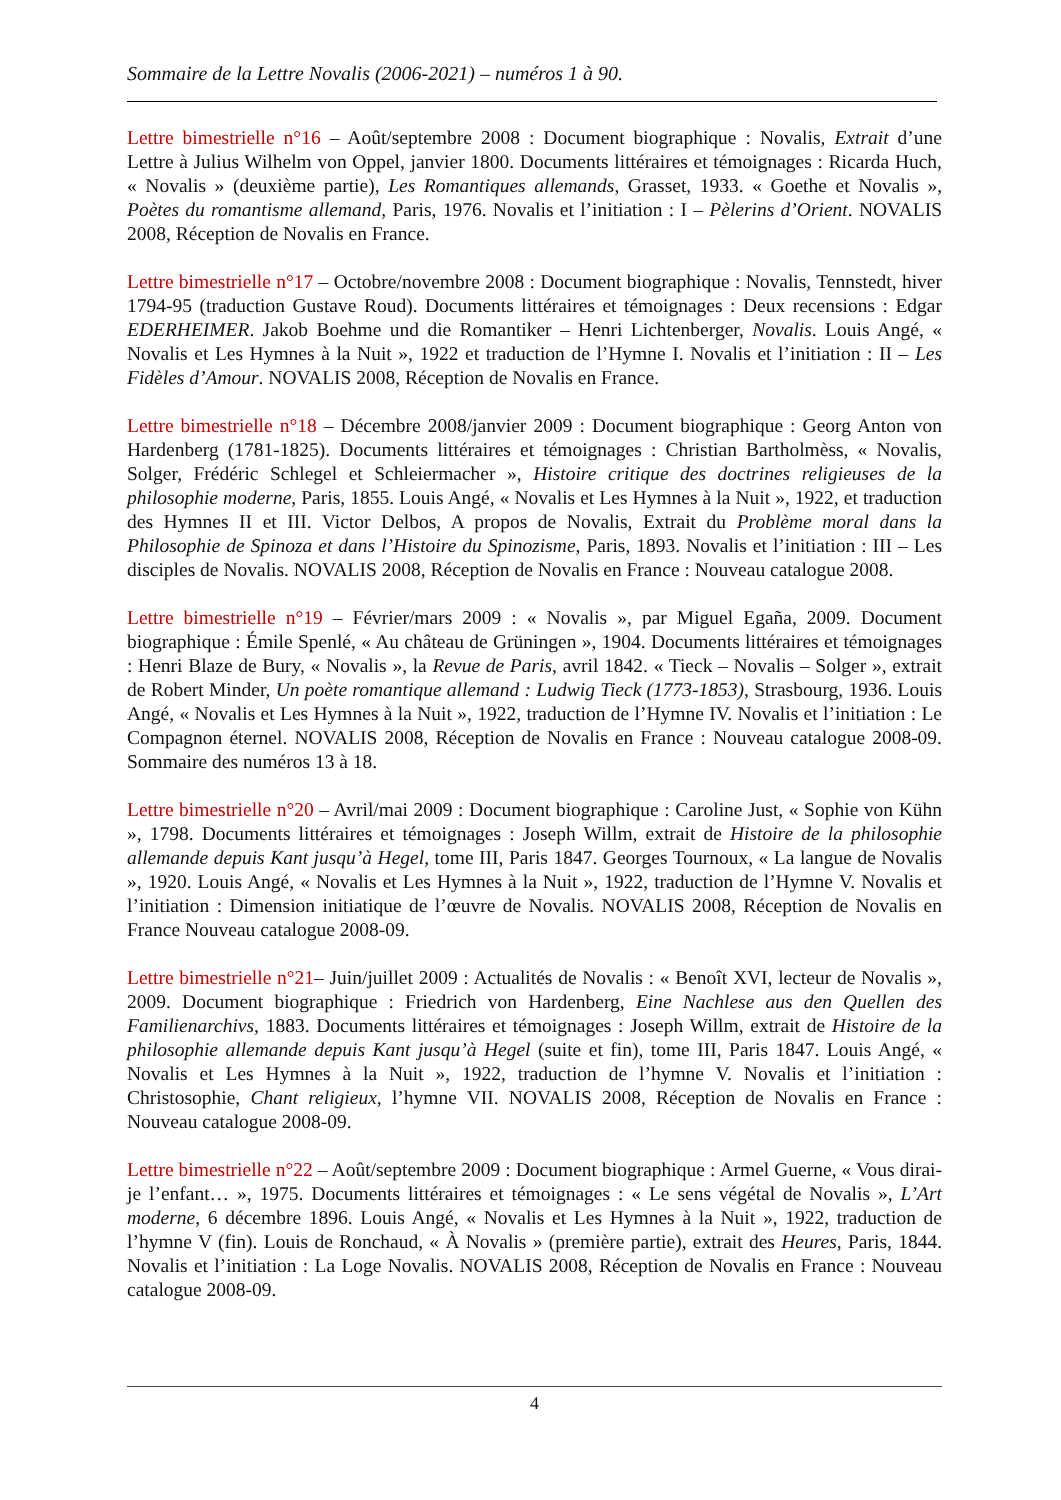Sommaire de la Lettre Novalis (2006-2021) – numéros 1 à 90.
Lettre bimestrielle n°16 – Août/septembre 2008 : Document biographique : Novalis, Extrait d’une Lettre à Julius Wilhelm von Oppel, janvier 1800. Documents littéraires et témoignages : Ricarda Huch, « Novalis » (deuxième partie), Les Romantiques allemands, Grasset, 1933. « Goethe et Novalis », Poètes du romantisme allemand, Paris, 1976. Novalis et l’initiation : I – Pèlerins d’Orient. NOVALIS 2008, Réception de Novalis en France.
Lettre bimestrielle n°17 – Octobre/novembre 2008 : Document biographique : Novalis, Tennstedt, hiver 1794-95 (traduction Gustave Roud). Documents littéraires et témoignages : Deux recensions : Edgar EDERHEIMER. Jakob Boehme und die Romantiker – Henri Lichtenberger, Novalis. Louis Angé, « Novalis et Les Hymnes à la Nuit », 1922 et traduction de l’Hymne I. Novalis et l’initiation : II – Les Fidèles d’Amour. NOVALIS 2008, Réception de Novalis en France.
Lettre bimestrielle n°18 – Décembre 2008/janvier 2009 : Document biographique : Georg Anton von Hardenberg (1781-1825). Documents littéraires et témoignages : Christian Bartholmèss, « Novalis, Solger, Frédéric Schlegel et Schleiermacher », Histoire critique des doctrines religieuses de la philosophie moderne, Paris, 1855. Louis Angé, « Novalis et Les Hymnes à la Nuit », 1922, et traduction des Hymnes II et III. Victor Delbos, A propos de Novalis, Extrait du Problème moral dans la Philosophie de Spinoza et dans l’Histoire du Spinozisme, Paris, 1893. Novalis et l’initiation : III – Les disciples de Novalis. NOVALIS 2008, Réception de Novalis en France : Nouveau catalogue 2008.
Lettre bimestrielle n°19 – Février/mars 2009 : « Novalis », par Miguel Egaña, 2009. Document biographique : Émile Spenlé, « Au château de Grüningen », 1904. Documents littéraires et témoignages : Henri Blaze de Bury, « Novalis », la Revue de Paris, avril 1842. « Tieck – Novalis – Solger », extrait de Robert Minder, Un poète romantique allemand : Ludwig Tieck (1773-1853), Strasbourg, 1936. Louis Angé, « Novalis et Les Hymnes à la Nuit », 1922, traduction de l’Hymne IV. Novalis et l’initiation : Le Compagnon éternel. NOVALIS 2008, Réception de Novalis en France : Nouveau catalogue 2008-09. Sommaire des numéros 13 à 18.
Lettre bimestrielle n°20 – Avril/mai 2009 : Document biographique : Caroline Just, « Sophie von Kühn », 1798. Documents littéraires et témoignages : Joseph Willm, extrait de Histoire de la philosophie allemande depuis Kant jusqu’à Hegel, tome III, Paris 1847. Georges Tournoux, « La langue de Novalis », 1920. Louis Angé, « Novalis et Les Hymnes à la Nuit », 1922, traduction de l’Hymne V. Novalis et l’initiation : Dimension initiatique de l’œuvre de Novalis. NOVALIS 2008, Réception de Novalis en France Nouveau catalogue 2008-09.
Lettre bimestrielle n°21– Juin/juillet 2009 : Actualités de Novalis : « Benoît XVI, lecteur de Novalis », 2009. Document biographique : Friedrich von Hardenberg, Eine Nachlese aus den Quellen des Familienarchivs, 1883. Documents littéraires et témoignages : Joseph Willm, extrait de Histoire de la philosophie allemande depuis Kant jusqu’à Hegel (suite et fin), tome III, Paris 1847. Louis Angé, « Novalis et Les Hymnes à la Nuit », 1922, traduction de l’hymne V. Novalis et l’initiation : Christosophie, Chant religieux, l’hymne VII. NOVALIS 2008, Réception de Novalis en France : Nouveau catalogue 2008-09.
Lettre bimestrielle n°22 – Août/septembre 2009 : Document biographique : Armel Guerne, « Vous dirai-je l’enfant… », 1975. Documents littéraires et témoignages : « Le sens végétal de Novalis », L’Art moderne, 6 décembre 1896. Louis Angé, « Novalis et Les Hymnes à la Nuit », 1922, traduction de l’hymne V (fin). Louis de Ronchaud, « À Novalis » (première partie), extrait des Heures, Paris, 1844. Novalis et l’initiation : La Loge Novalis. NOVALIS 2008, Réception de Novalis en France : Nouveau catalogue 2008-09.
4